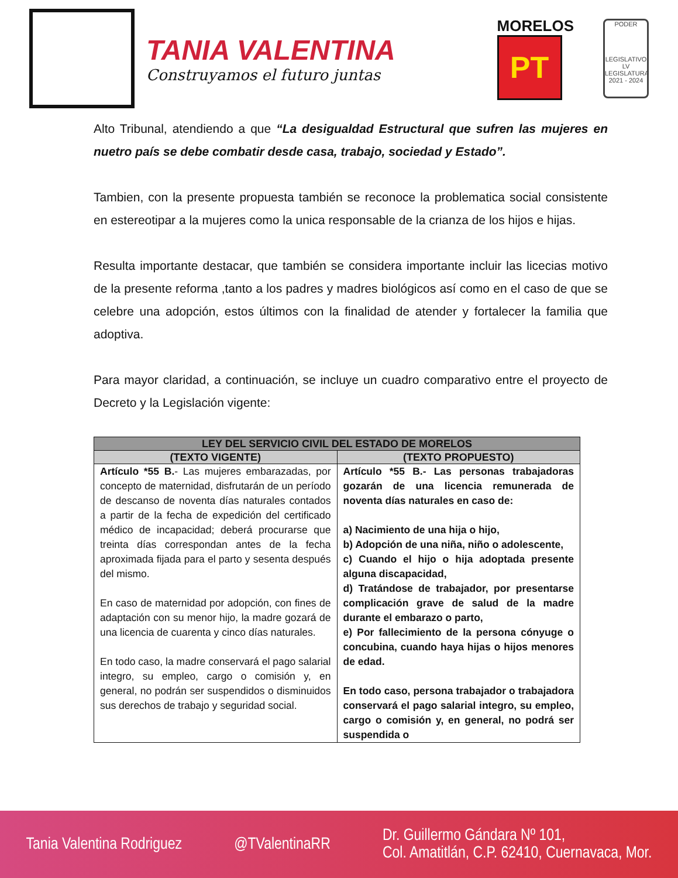TANIA VALENTINA
Construyamos el futuro juntas
MORELOS
PT
PODER
LEGISLATIVO
LV LEGISLATURA
2021 - 2024
Alto Tribunal, atendiendo a que “La desigualdad Estructural que sufren las mujeres en nuetro país se debe combatir desde casa, trabajo, sociedad y Estado”.
Tambien, con la presente propuesta también se reconoce la problematica social consistente en estereotipar a la mujeres como la unica responsable de la crianza de los hijos e hijas.
Resulta importante destacar, que también se considera importante incluir las licecias motivo de la presente reforma ,tanto a los padres y madres biológicos así como en el caso de que se celebre una adopción, estos últimos con la finalidad de atender y fortalecer la familia que adoptiva.
Para mayor claridad, a continuación, se incluye un cuadro comparativo entre el proyecto de Decreto y la Legislación vigente:
| LEY DEL SERVICIO CIVIL DEL ESTADO DE MORELOS | |
| --- | --- |
| (TEXTO VIGENTE) | (TEXTO PROPUESTO) |
| Artículo *55 B. - Las mujeres embarazadas, por concepto de maternidad, disfrutarán de un período de descanso de noventa días naturales contados a partir de la fecha de expedición del certificado médico de incapacidad; deberá procurarse que treinta días correspondan antes de la fecha aproximada fijada para el parto y sesenta después del mismo. En caso de maternidad por adopción, con fines de adaptación con su menor hijo, la madre gozará de una licencia de cuarenta y cinco días naturales. En todo caso, la madre conservará el pago salarial integro, su empleo, cargo o comisión y, en general, no podrán ser suspendidos o disminuidos sus derechos de trabajo y seguridad social. | Artículo *55 B.- Las personas trabajadoras gozarán de una licencia remunerada de noventa días naturales en caso de: a) Nacimiento de una hija o hijo, b) Adopción de una niña, niño o adolescente, c) Cuando el hijo o hija adoptada presente alguna discapacidad, d) Tratándose de trabajador, por presentarse complicación grave de salud de la madre durante el embarazo o parto, e) Por fallecimiento de la persona cónyuge o concubina, cuando haya hijas o hijos menores de edad. En todo caso, persona trabajador o trabajadora conservará el pago salarial integro, su empleo, cargo o comisión y, en general, no podrá ser suspendida o |
Tania Valentina Rodriguez @TValentinaRR Dr. Guillermo Gándara Nº 101,
Col. Amatitlán, C.P. 62410, Cuernavaca, Mor.